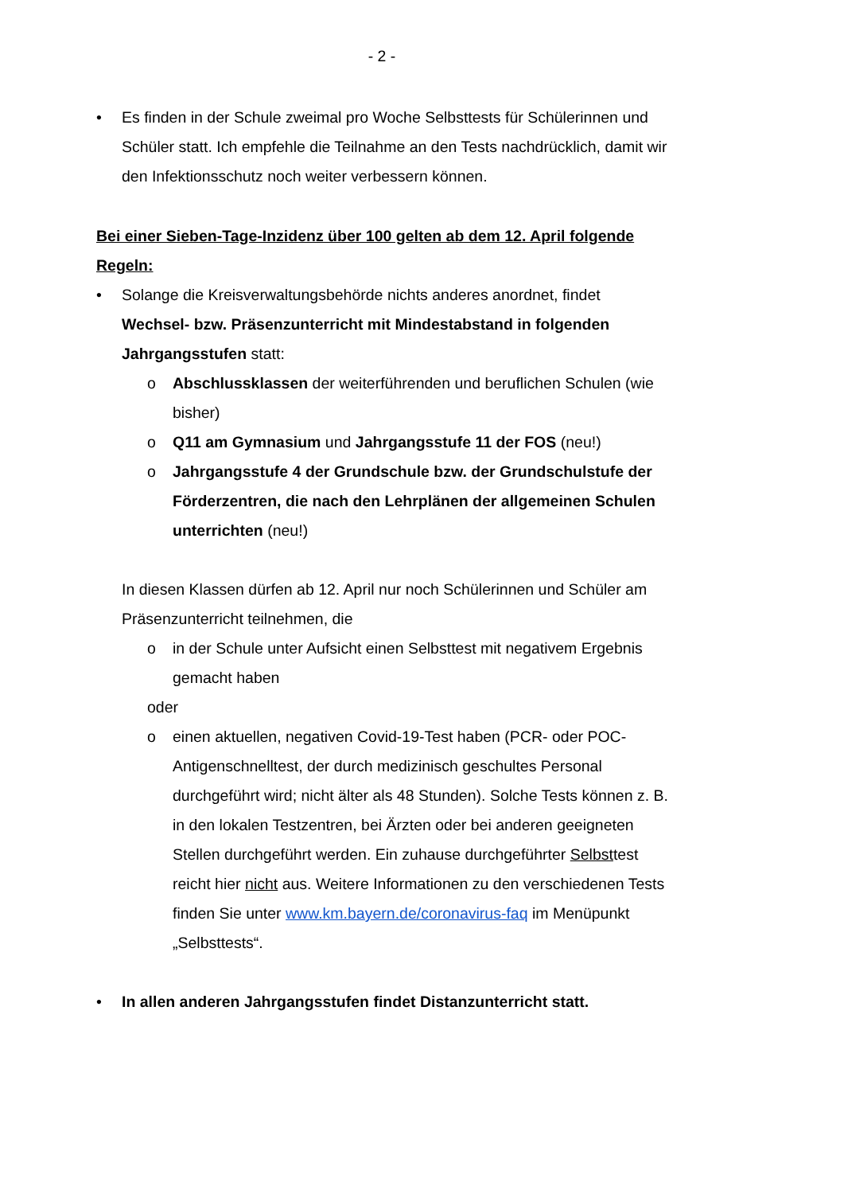- 2 -
• Es finden in der Schule zweimal pro Woche Selbsttests für Schülerinnen und Schüler statt. Ich empfehle die Teilnahme an den Tests nachdrücklich, damit wir den Infektionsschutz noch weiter verbessern können.
Bei einer Sieben-Tage-Inzidenz über 100 gelten ab dem 12. April folgende Regeln:
• Solange die Kreisverwaltungsbehörde nichts anderes anordnet, findet Wechsel- bzw. Präsenzunterricht mit Mindestabstand in folgenden Jahrgangsstufen statt:
o Abschlussklassen der weiterführenden und beruflichen Schulen (wie bisher)
o Q11 am Gymnasium und Jahrgangsstufe 11 der FOS (neu!)
o Jahrgangsstufe 4 der Grundschule bzw. der Grundschulstufe der Förderzentren, die nach den Lehrplänen der allgemeinen Schulen unterrichten (neu!)
In diesen Klassen dürfen ab 12. April nur noch Schülerinnen und Schüler am Präsenzunterricht teilnehmen, die
o in der Schule unter Aufsicht einen Selbsttest mit negativem Ergebnis gemacht haben
oder
o einen aktuellen, negativen Covid-19-Test haben (PCR- oder POC-Antigenschnelltest, der durch medizinisch geschultes Personal durchgeführt wird; nicht älter als 48 Stunden). Solche Tests können z. B. in den lokalen Testzentren, bei Ärzten oder bei anderen geeigneten Stellen durchgeführt werden. Ein zuhause durchgeführter Selbsttest reicht hier nicht aus. Weitere Informationen zu den verschiedenen Tests finden Sie unter www.km.bayern.de/coronavirus-faq im Menüpunkt „Selbsttests“.
• In allen anderen Jahrgangsstufen findet Distanzunterricht statt.